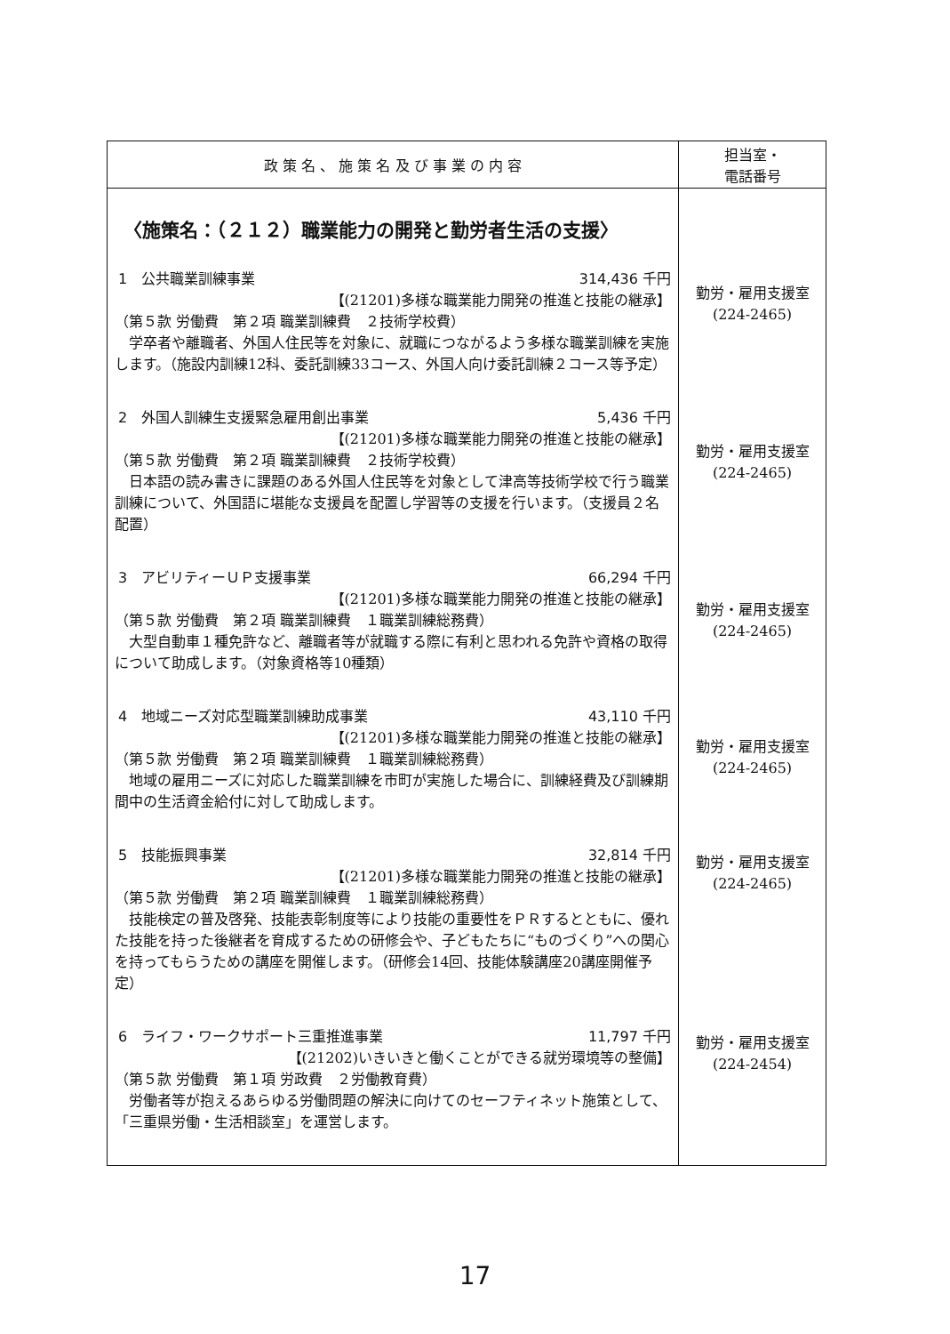| 政 策 名 、 施 策 名 及 び 事 業 の 内 容 | 担当室・ 電話番号 |
| --- | --- |
| 〈施策名：（２１２）職業能力の開発と勤労者生活の支援〉 1 公共職業訓練事業 314,436 千円 【(21201)多様な職業能力開発の推進と技能の継承】 （第５款 労働費 第２項 職業訓練費 ２技術学校費） 学卒者や離職者、外国人住民等を対象に、就職につながるよう多様な職業訓練を実施します。（施設内訓練12科、委託訓練33コース、外国人向け委託訓練２コース等予定） 2 外国人訓練生支援緊急雇用創出事業 5,436 千円 【(21201)多様な職業能力開発の推進と技能の継承】 （第５款 労働費 第２項 職業訓練費 ２技術学校費） 日本語の読み書きに課題のある外国人住民等を対象として津高等技術学校で行う職業訓練について、外国語に堪能な支援員を配置し学習等の支援を行います。（支援員２名配置） 3 アビリティーＵＰ支援事業 66,294 千円 【(21201)多様な職業能力開発の推進と技能の継承】 （第５款 労働費 第２項 職業訓練費 １職業訓練総務費） 大型自動車１種免許など、離職者等が就職する際に有利と思われる免許や資格の取得について助成します。（対象資格等10種類） 4 地域ニーズ対応型職業訓練助成事業 43,110 千円 【(21201)多様な職業能力開発の推進と技能の継承】 （第５款 労働費 第２項 職業訓練費 １職業訓練総務費） 地域の雇用ニーズに対応した職業訓練を市町が実施した場合に、訓練経費及び訓練期間中の生活資金給付に対して助成します。 5 技能振興事業 32,814 千円 【(21201)多様な職業能力開発の推進と技能の継承】 （第５款 労働費 第２項 職業訓練費 １職業訓練総務費） 技能検定の普及啓発、技能表彰制度等により技能の重要性をＰＲするとともに、優れた技能を持った後継者を育成するための研修会や、子どもたちに“ものづくり”への関心を持ってもらうための講座を開催します。（研修会14回、技能体験講座20講座開催予定） 6 ライフ・ワークサポート三重推進事業 11,797 千円 【(21202)いきいきと働くことができる就労環境等の整備】 （第５款 労働費 第１項 労政費 ２労働教育費） 労働者等が抱えるあらゆる労働問題の解決に向けてのセーフティネット施策として、「三重県労働・生活相談室」を運営します。 | 勤労・雇用支援室 (224-2465) 勤労・雇用支援室 (224-2465) 勤労・雇用支援室 (224-2465) 勤労・雇用支援室 (224-2465) 勤労・雇用支援室 (224-2465) 勤労・雇用支援室 (224-2454) |
17